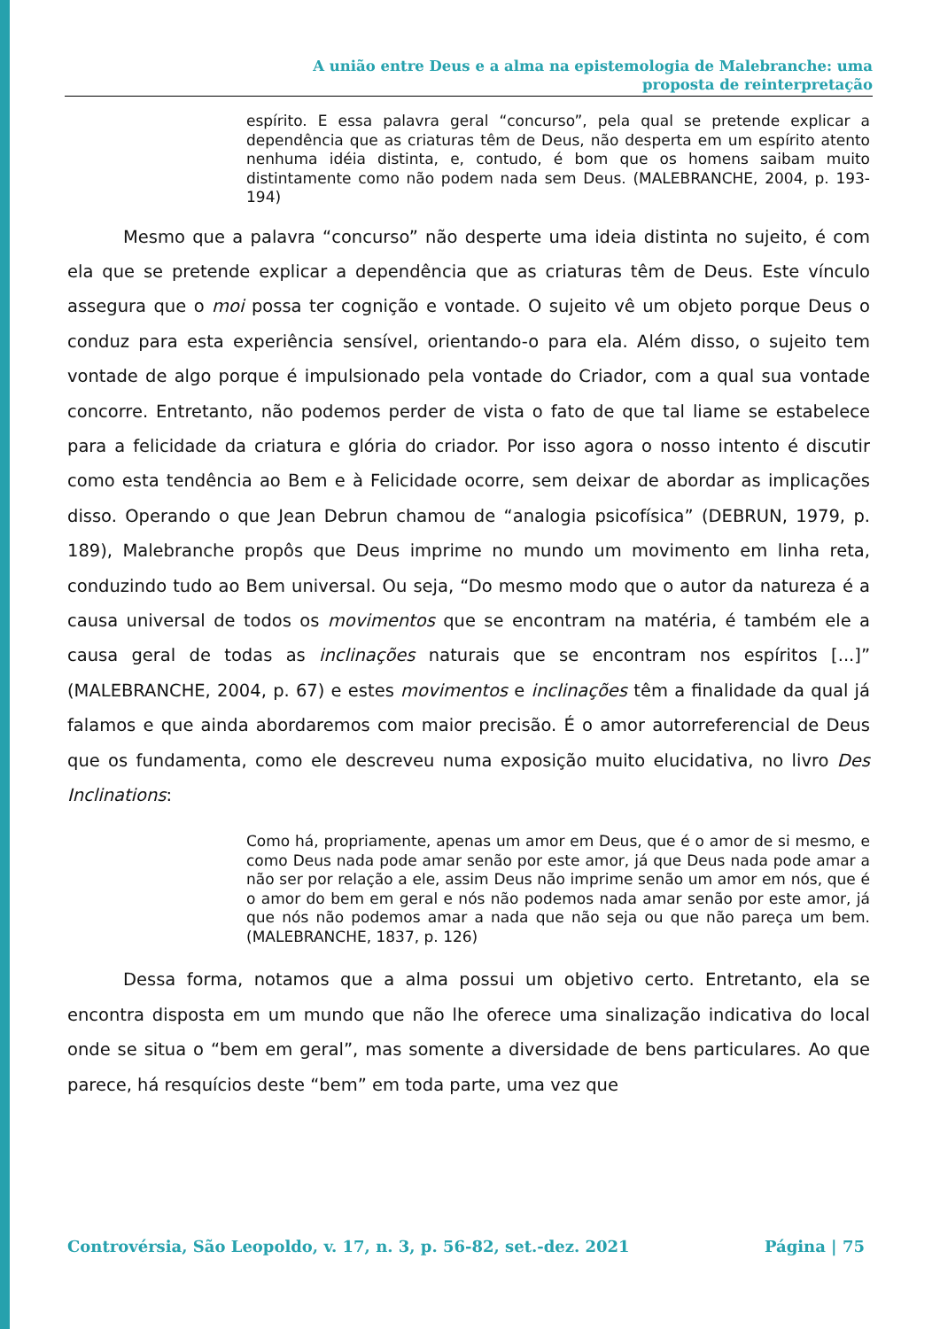A união entre Deus e a alma na epistemologia de Malebranche: uma
proposta de reinterpretação
espírito. E essa palavra geral “concurso”, pela qual se pretende explicar a dependência que as criaturas têm de Deus, não desperta em um espírito atento nenhuma idéia distinta, e, contudo, é bom que os homens saibam muito distintamente como não podem nada sem Deus. (MALEBRANCHE, 2004, p. 193-194)
Mesmo que a palavra “concurso” não desperte uma ideia distinta no sujeito, é com ela que se pretende explicar a dependência que as criaturas têm de Deus. Este vínculo assegura que o moi possa ter cognição e vontade. O sujeito vê um objeto porque Deus o conduz para esta experiência sensível, orientando-o para ela. Além disso, o sujeito tem vontade de algo porque é impulsionado pela vontade do Criador, com a qual sua vontade concorre. Entretanto, não podemos perder de vista o fato de que tal liame se estabelece para a felicidade da criatura e glória do criador. Por isso agora o nosso intento é discutir como esta tendência ao Bem e à Felicidade ocorre, sem deixar de abordar as implicações disso. Operando o que Jean Debrun chamou de “analogia psicofísica” (DEBRUN, 1979, p. 189), Malebranche propôs que Deus imprime no mundo um movimento em linha reta, conduzindo tudo ao Bem universal. Ou seja, “Do mesmo modo que o autor da natureza é a causa universal de todos os movimentos que se encontram na matéria, é também ele a causa geral de todas as inclinações naturais que se encontram nos espíritos [...]” (MALEBRANCHE, 2004, p. 67) e estes movimentos e inclinações têm a finalidade da qual já falamos e que ainda abordaremos com maior precisão. É o amor autorreferencial de Deus que os fundamenta, como ele descreveu numa exposição muito elucidativa, no livro Des Inclinations:
Como há, propriamente, apenas um amor em Deus, que é o amor de si mesmo, e como Deus nada pode amar senão por este amor, já que Deus nada pode amar a não ser por relação a ele, assim Deus não imprime senão um amor em nós, que é o amor do bem em geral e nós não podemos nada amar senão por este amor, já que nós não podemos amar a nada que não seja ou que não pareça um bem. (MALEBRANCHE, 1837, p. 126)
Dessa forma, notamos que a alma possui um objetivo certo. Entretanto, ela se encontra disposta em um mundo que não lhe oferece uma sinalização indicativa do local onde se situa o “bem em geral”, mas somente a diversidade de bens particulares. Ao que parece, há resquícios deste “bem” em toda parte, uma vez que
Controvérsia, São Leopoldo, v. 17, n. 3, p. 56-82, set.-dez. 2021 Página | 75